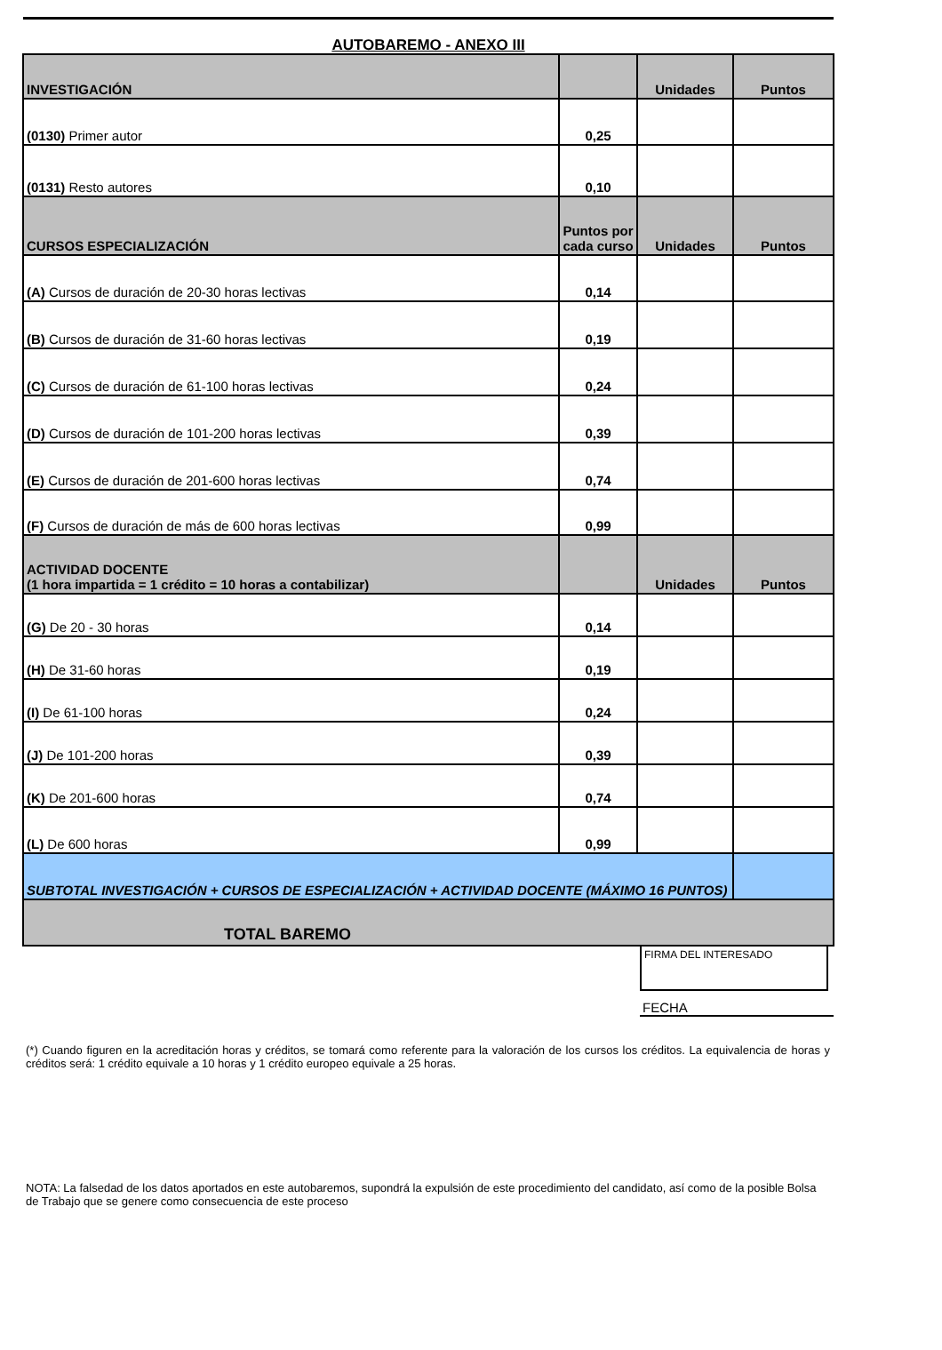AUTOBAREMO - ANEXO III
| INVESTIGACIÓN | | Unidades | Puntos |
| (0130) Primer autor | 0,25 | | |
| (0131) Resto autores | 0,10 | | |
| CURSOS ESPECIALIZACIÓN | Puntos por cada curso | Unidades | Puntos |
| (A) Cursos de duración de 20-30 horas lectivas | 0,14 | | |
| (B) Cursos de duración de 31-60 horas lectivas | 0,19 | | |
| (C) Cursos de duración de 61-100 horas lectivas | 0,24 | | |
| (D) Cursos de duración de 101-200 horas lectivas | 0,39 | | |
| (E) Cursos de duración de 201-600 horas lectivas | 0,74 | | |
| (F) Cursos de duración de más de 600 horas lectivas | 0,99 | | |
| ACTIVIDAD DOCENTE (1 hora impartida = 1 crédito = 10 horas a contabilizar) | | Unidades | Puntos |
| (G) De 20 - 30 horas | 0,14 | | |
| (H) De 31-60 horas | 0,19 | | |
| (I) De 61-100 horas | 0,24 | | |
| (J) De 101-200 horas | 0,39 | | |
| (K) De 201-600 horas | 0,74 | | |
| (L) De 600 horas | 0,99 | | |
| SUBTOTAL INVESTIGACIÓN + CURSOS DE ESPECIALIZACIÓN + ACTIVIDAD DOCENTE (MÁXIMO 16 PUNTOS) | | | |
| TOTAL BAREMO | | | |
FIRMA DEL INTERESADO
FECHA
(*) Cuando figuren en la acreditación horas y créditos, se tomará como referente para la valoración de los cursos los créditos. La equivalencia de horas y créditos será: 1 crédito equivale a 10 horas y 1 crédito europeo equivale a 25 horas.
NOTA: La falsedad de los datos aportados en este autobaremos, supondrá la expulsión de este procedimiento del candidato, así como de la posible Bolsa de Trabajo que se genere como consecuencia de este proceso